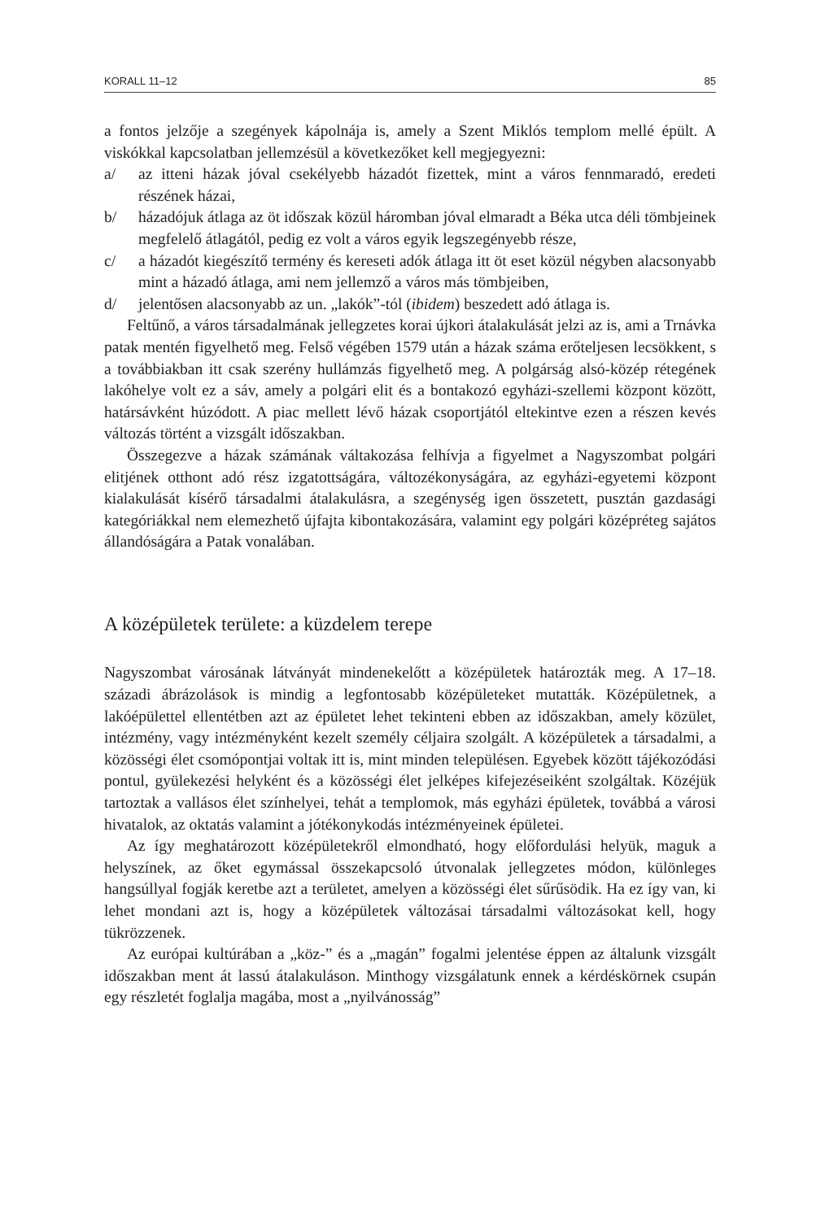KORALL 11–12 85
a fontos jelzője a szegények kápolnája is, amely a Szent Miklós templom mellé épült. A viskókkal kapcsolatban jellemzésül a következőket kell megjegyezni:
a/ az itteni házak jóval csekélyebb házadót fizettek, mint a város fennmaradó, eredeti részének házai,
b/ házadójuk átlaga az öt időszak közül háromban jóval elmaradt a Béka utca déli tömbjeinek megfelelő átlagától, pedig ez volt a város egyik legszegényebb része,
c/ a házadót kiegészítő termény és kereseti adók átlaga itt öt eset közül négyben alacsonyabb mint a házadó átlaga, ami nem jellemző a város más tömbjeiben,
d/ jelentősen alacsonyabb az un. „lakók”-tól (ibidem) beszedett adó átlaga is.
Feltűnő, a város társadalmának jellegzetes korai újkori átalakulását jelzi az is, ami a Trnávka patak mentén figyelhető meg. Felső végében 1579 után a házak száma erőteljesen lecsökkent, s a továbbiakban itt csak szerény hullámzás figyelhető meg. A polgárság alsó-közép rétegének lakóhelye volt ez a sáv, amely a polgári elit és a bontakozó egyházi-szellemi központ között, határsávként húzódott. A piac mellett lévő házak csoportjától eltekintve ezen a részen kevés változás történt a vizsgált időszakban.
Összegezve a házak számának váltakozása felhívja a figyelmet a Nagyszombat polgári elitjének otthont adó rész izgatottságára, változékonyságára, az egyházi-egyetemi központ kialakulását kísérő társadalmi átalakulásra, a szegénység igen összetett, pusztán gazdasági kategóriákkal nem elemezhető újfajta kibontakozására, valamint egy polgári középréteg sajátos állandóságára a Patak vonalában.
A középületek területe: a küzdelem terepe
Nagyszombat városának látványát mindenekelőtt a középületek határozták meg. A 17–18. századi ábrázolások is mindig a legfontosabb középületeket mutatták. Középületnek, a lakóépülettel ellentétben azt az épületet lehet tekinteni ebben az időszakban, amely közület, intézmény, vagy intézményként kezelt személy céljaira szolgált. A középületek a társadalmi, a közösségi élet csomópontjai voltak itt is, mint minden településen. Egyebek között tájékozódási pontul, gyülekezési helyként és a közösségi élet jelképes kifejezéseiként szolgáltak. Közéjük tartoztak a vallásos élet színhelyei, tehát a templomok, más egyházi épületek, továbbá a városi hivatalok, az oktatás valamint a jótékonykodás intézményeinek épületei.
Az így meghatározott középületekről elmondható, hogy előfordulási helyük, maguk a helyszínek, az őket egymással összekapcsoló útvonalak jellegzetes módon, különleges hangsúllyal fogják keretbe azt a területet, amelyen a közösségi élet sűrűsödik. Ha ez így van, ki lehet mondani azt is, hogy a középületek változásai társadalmi változásokat kell, hogy tükrözzenek.
Az európai kultúrában a „köz-” és a „magán” fogalmi jelentése éppen az általunk vizsgált időszakban ment át lassú átalakuláson. Minthogy vizsgálatunk ennek a kérdéskörnek csupán egy részletét foglalja magába, most a „nyilvánosság”